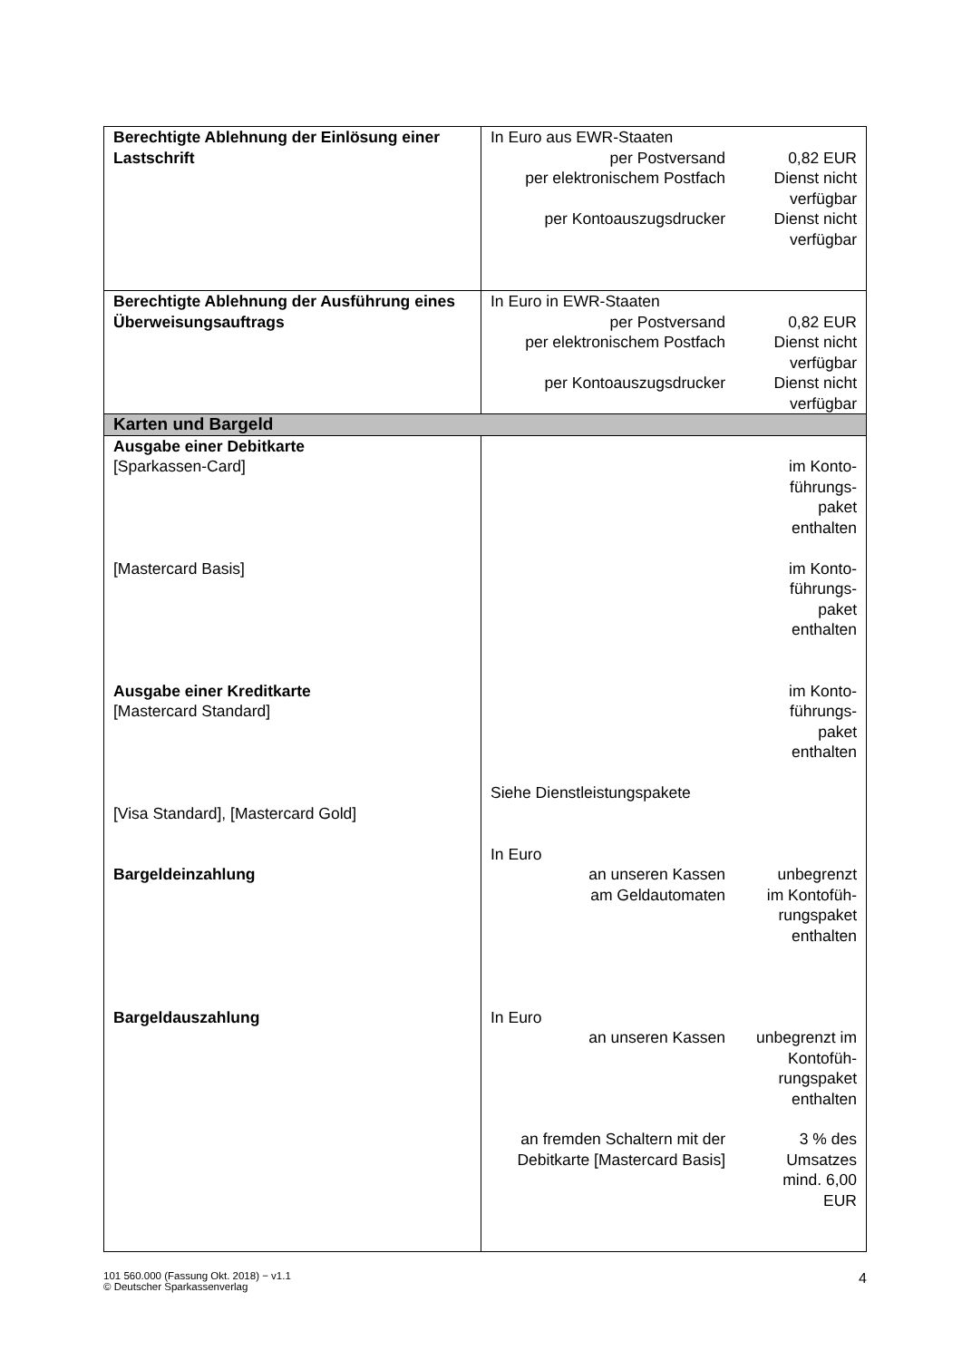| Berechtigte Ablehnung der Einlösung einer Lastschrift | In Euro aus EWR-Staaten / per Postversand / 0,82 EUR / / per elektronischem Postfach / Dienst nicht verfügbar / / per Kontoauszugsdrucker / Dienst nicht verfügbar / |
| Berechtigte Ablehnung der Ausführung eines Überweisungsauftrags | In Euro in EWR-Staaten / per Postversand / 0,82 EUR / / per elektronischem Postfach / Dienst nicht verfügbar / / per Kontoauszugsdrucker / Dienst nicht verfügbar / |
| Karten und Bargeld | |
| Ausgabe einer Debitkarte [Sparkassen-Card] [Mastercard Basis] Ausgabe einer Kreditkarte [Mastercard Standard] [Visa Standard], [Mastercard Gold] Bargeldeinzahlung Bargeldauszahlung | im Konto- führungs- paket enthalten im Konto- führungs- paket enthalten im Konto- führungs- paket enthalten Siehe Dienstleistungspakete In Euro / an unseren Kassen / unbegrenzt / / am Geldautomaten / im Kontofüh-rungspaket enthalten / In Euro / an unseren Kassen / unbegrenzt im Kontofüh-rungspaket enthalten / / an fremden Schaltern mit der Debitkarte [Mastercard Basis] / 3 % des Umsatzes mind. 6,00 EUR / |
101 560.000 (Fassung Okt. 2018) − v1.1
© Deutscher Sparkassenverlag
4